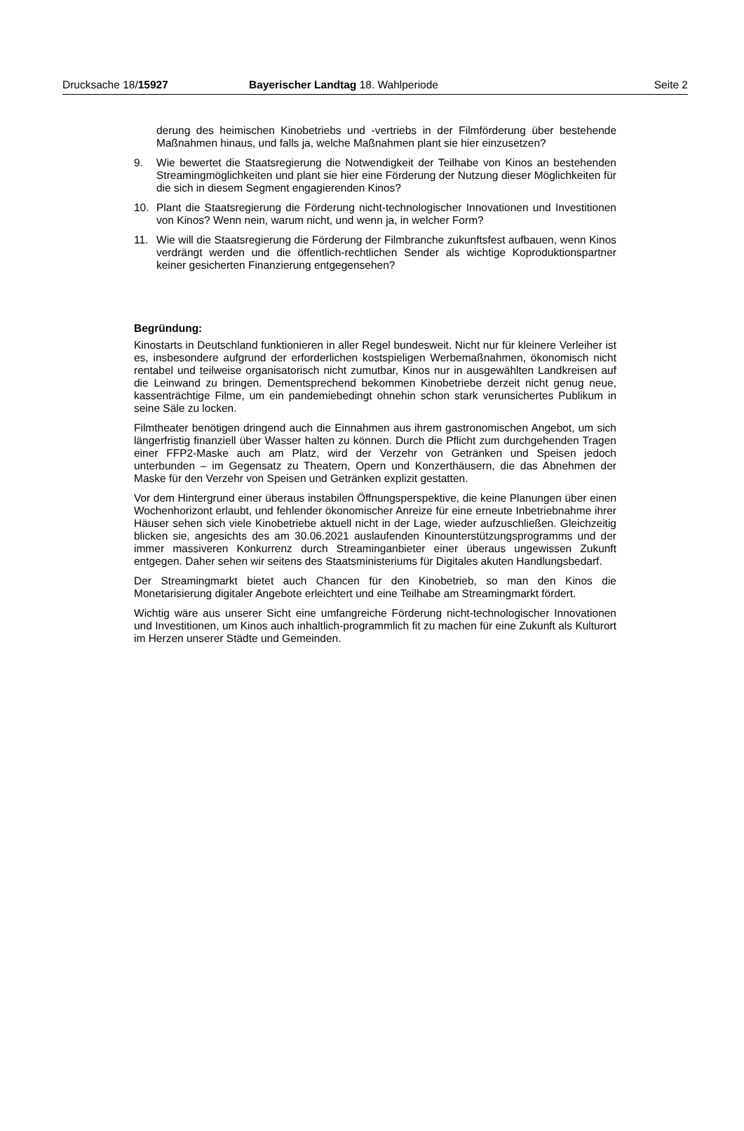Drucksache 18/15927 Bayerischer Landtag 18. Wahlperiode Seite 2
derung des heimischen Kinobetriebs und -vertriebs in der Filmförderung über bestehende Maßnahmen hinaus, und falls ja, welche Maßnahmen plant sie hier einzusetzen?
9. Wie bewertet die Staatsregierung die Notwendigkeit der Teilhabe von Kinos an bestehenden Streamingmöglichkeiten und plant sie hier eine Förderung der Nutzung dieser Möglichkeiten für die sich in diesem Segment engagierenden Kinos?
10. Plant die Staatsregierung die Förderung nicht-technologischer Innovationen und Investitionen von Kinos? Wenn nein, warum nicht, und wenn ja, in welcher Form?
11. Wie will die Staatsregierung die Förderung der Filmbranche zukunftsfest aufbauen, wenn Kinos verdrängt werden und die öffentlich-rechtlichen Sender als wichtige Koproduktionspartner keiner gesicherten Finanzierung entgegensehen?
Begründung:
Kinostarts in Deutschland funktionieren in aller Regel bundesweit. Nicht nur für kleinere Verleiher ist es, insbesondere aufgrund der erforderlichen kostspieligen Werbemaßnahmen, ökonomisch nicht rentabel und teilweise organisatorisch nicht zumutbar, Kinos nur in ausgewählten Landkreisen auf die Leinwand zu bringen. Dementsprechend bekommen Kinobetriebe derzeit nicht genug neue, kassenträchtige Filme, um ein pandemiebedingt ohnehin schon stark verunsichertes Publikum in seine Säle zu locken.
Filmtheater benötigen dringend auch die Einnahmen aus ihrem gastronomischen Angebot, um sich längerfristig finanziell über Wasser halten zu können. Durch die Pflicht zum durchgehenden Tragen einer FFP2-Maske auch am Platz, wird der Verzehr von Getränken und Speisen jedoch unterbunden – im Gegensatz zu Theatern, Opern und Konzerthäusern, die das Abnehmen der Maske für den Verzehr von Speisen und Getränken explizit gestatten.
Vor dem Hintergrund einer überaus instabilen Öffnungsperspektive, die keine Planungen über einen Wochenhorizont erlaubt, und fehlender ökonomischer Anreize für eine erneute Inbetriebnahme ihrer Häuser sehen sich viele Kinobetriebe aktuell nicht in der Lage, wieder aufzuschließen. Gleichzeitig blicken sie, angesichts des am 30.06.2021 auslaufenden Kinounterstützungsprogramms und der immer massiveren Konkurrenz durch Streaminganbieter einer überaus ungewissen Zukunft entgegen. Daher sehen wir seitens des Staatsministeriums für Digitales akuten Handlungsbedarf.
Der Streamingmarkt bietet auch Chancen für den Kinobetrieb, so man den Kinos die Monetarisierung digitaler Angebote erleichtert und eine Teilhabe am Streamingmarkt fördert.
Wichtig wäre aus unserer Sicht eine umfangreiche Förderung nicht-technologischer Innovationen und Investitionen, um Kinos auch inhaltlich-programmlich fit zu machen für eine Zukunft als Kulturort im Herzen unserer Städte und Gemeinden.